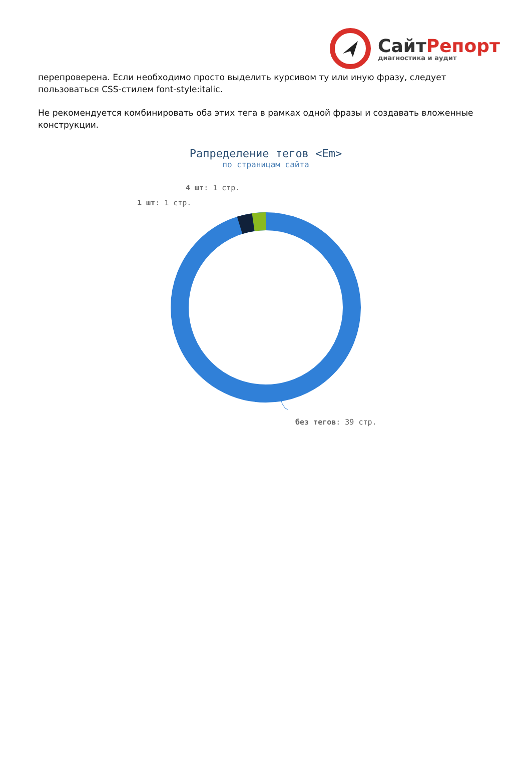СайтРепорт
диагностика и аудит
перепроверена. Если необходимо просто выделить курсивом ту или иную фразу, следует пользоваться CSS-стилем font-style:italic.
Не рекомендуется комбинировать оба этих тега в рамках одной фразы и создавать вложенные конструкции.
Рапределение тегов <Em>
по страницам сайта
4 шт: 1 стр.
1 шт: 1 стр.
без тегов: 39 стр.